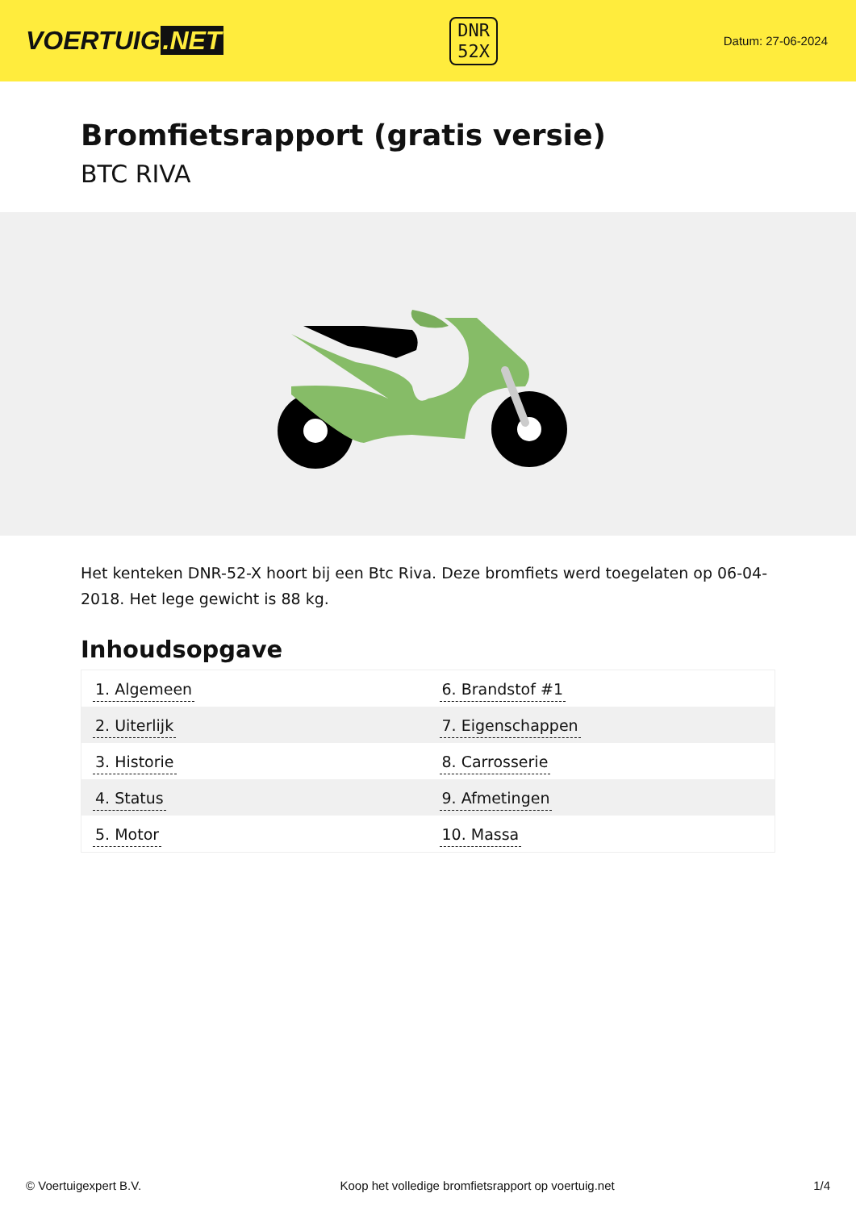VOERTUIG.NET
DNR
52X
Datum: 27-06-2024
Bromfietsrapport (gratis versie)
BTC RIVA
Het kenteken DNR-52-X hoort bij een Btc Riva. Deze bromfiets werd toegelaten op 06-04-2018. Het lege gewicht is 88 kg.
Inhoudsopgave
| 1. Algemeen | 6. Brandstof #1 |
| 2. Uiterlijk | 7. Eigenschappen |
| 3. Historie | 8. Carrosserie |
| 4. Status | 9. Afmetingen |
| 5. Motor | 10. Massa |
© Voertuigexpert B.V. Koop het volledige bromfietsrapport op voertuig.net 1/4